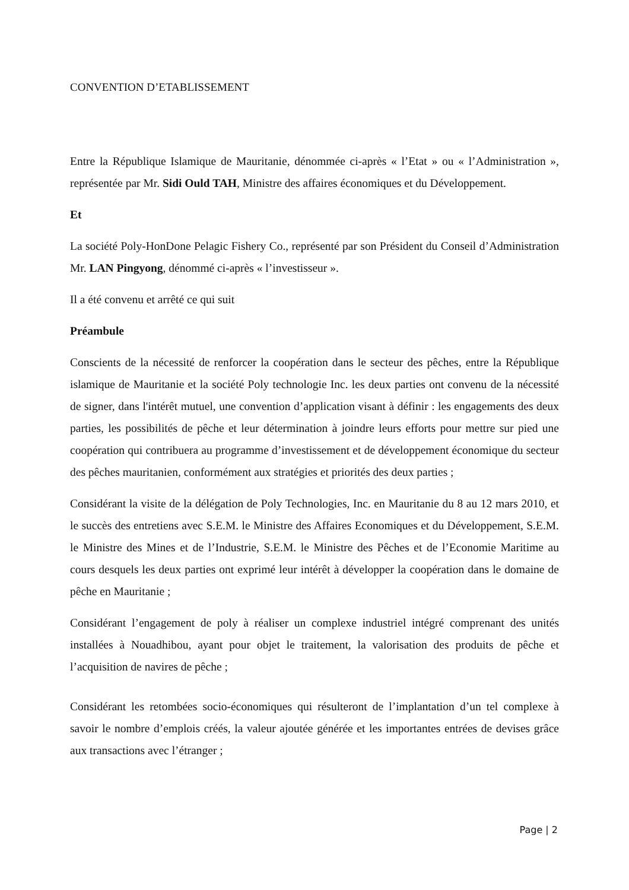CONVENTION D’ETABLISSEMENT
Entre la République Islamique de Mauritanie, dénommée ci-après « l’Etat » ou « l’Administration », représentée par Mr. Sidi Ould TAH, Ministre des affaires économiques et du Développement.
Et
La société Poly-HonDone Pelagic Fishery Co., représenté par son Président du Conseil d’Administration Mr. LAN Pingyong, dénommé ci-après « l’investisseur ».
Il a été convenu et arrêté ce qui suit
Préambule
Conscients de la nécessité de renforcer la coopération dans le secteur des pêches, entre la République islamique de Mauritanie et la société Poly technologie Inc. les deux parties ont convenu de la nécessité de signer, dans l'intérêt mutuel, une convention d’application visant à définir : les engagements des deux parties, les possibilités de pêche et leur détermination à joindre leurs efforts pour mettre sur pied une coopération qui contribuera au programme d’investissement et de développement économique du secteur des pêches mauritanien, conformément aux stratégies et priorités des deux parties ;
Considérant la visite de la délégation de Poly Technologies, Inc. en Mauritanie du 8 au 12 mars 2010, et le succès des entretiens avec S.E.M. le Ministre des Affaires Economiques et du Développement, S.E.M. le Ministre des Mines et de l’Industrie, S.E.M. le Ministre des Pêches et de l’Economie Maritime au cours desquels les deux parties ont exprimé leur intérêt à développer la coopération dans le domaine de pêche en Mauritanie ;
Considérant l’engagement de poly à réaliser un complexe industriel intégré comprenant des unités installées à Nouadhibou, ayant pour objet le traitement, la valorisation des produits de pêche et l’acquisition de navires de pêche ;
Considérant les retombées socio-économiques qui résulteront de l’implantation d’un tel complexe à savoir le nombre d’emplois créés, la valeur ajoutée générée et les importantes entrées de devises grâce aux transactions avec l’étranger ;
Page | 2